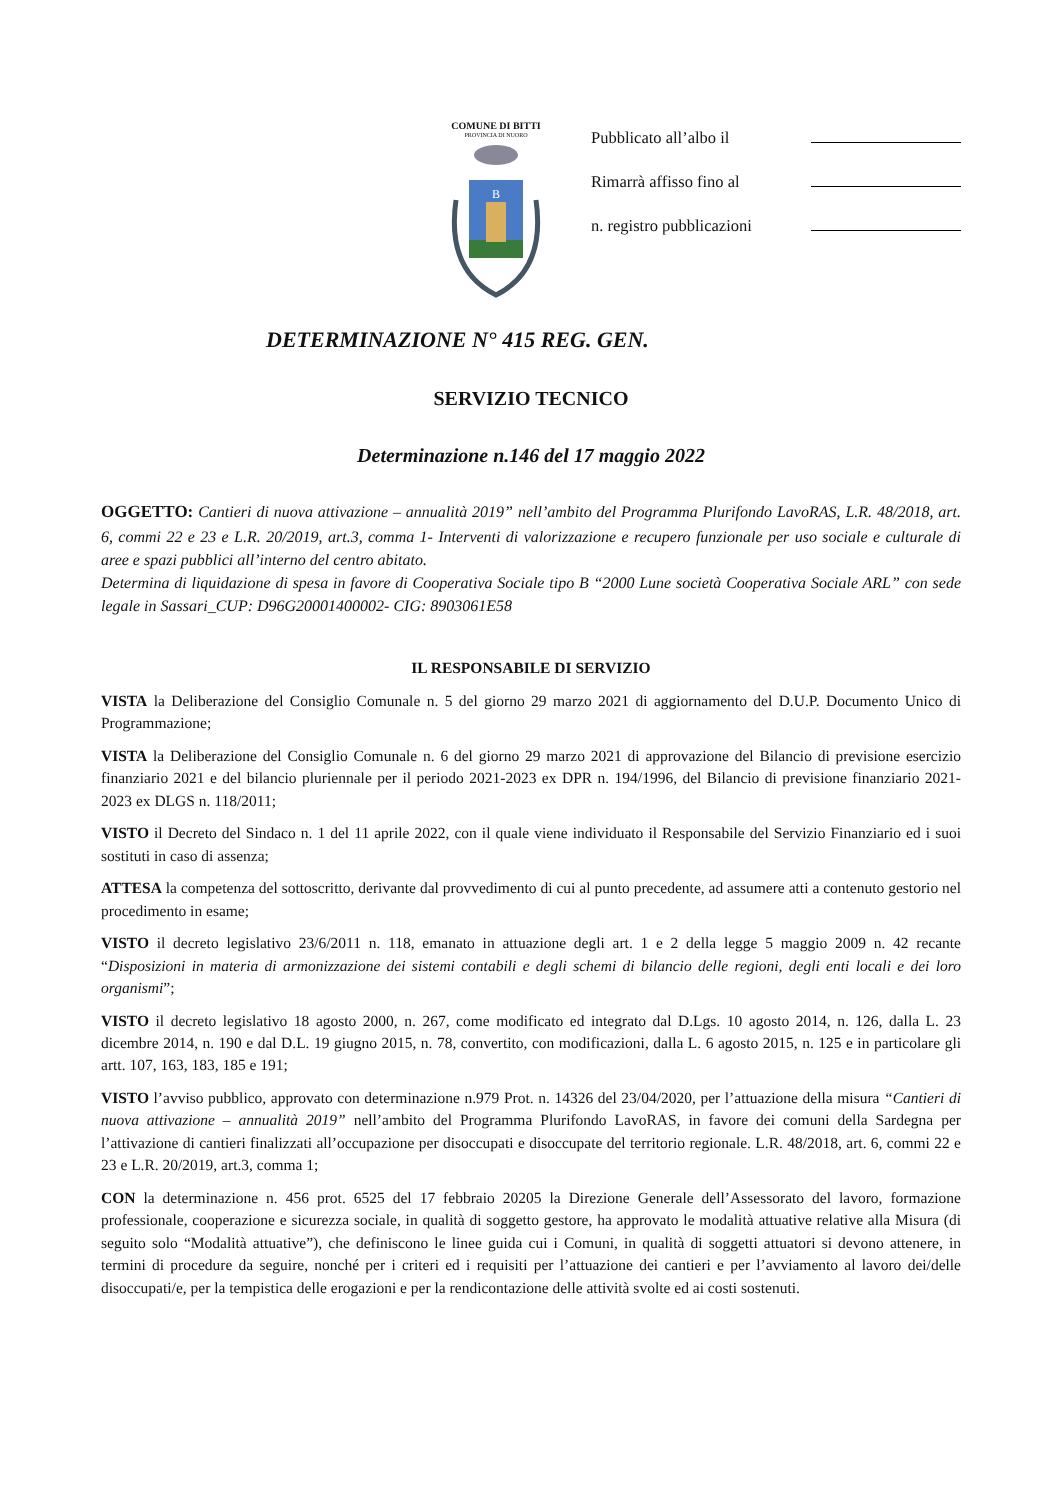COMUNE DI BITTI
PROVINCIA DI NUORO
B
Pubblicato all’albo il
Rimarrà affisso fino al
n. registro pubblicazioni
DETERMINAZIONE N° 415 REG. GEN.
SERVIZIO TECNICO
Determinazione n.146 del 17 maggio 2022
OGGETTO: Cantieri di nuova attivazione – annualità 2019” nell’ambito del Programma Plurifondo LavoRAS, L.R. 48/2018, art. 6, commi 22 e 23 e L.R. 20/2019, art.3, comma 1- Interventi di valorizzazione e recupero funzionale per uso sociale e culturale di aree e spazi pubblici all’interno del centro abitato.
Determina di liquidazione di spesa in favore di Cooperativa Sociale tipo B “2000 Lune società Cooperativa Sociale ARL” con sede legale in Sassari_CUP: D96G20001400002- CIG: 8903061E58
IL RESPONSABILE DI SERVIZIO
VISTA la Deliberazione del Consiglio Comunale n. 5 del giorno 29 marzo 2021 di aggiornamento del D.U.P. Documento Unico di Programmazione;
VISTA la Deliberazione del Consiglio Comunale n. 6 del giorno 29 marzo 2021 di approvazione del Bilancio di previsione esercizio finanziario 2021 e del bilancio pluriennale per il periodo 2021-2023 ex DPR n. 194/1996, del Bilancio di previsione finanziario 2021-2023 ex DLGS n. 118/2011;
VISTO il Decreto del Sindaco n. 1 del 11 aprile 2022, con il quale viene individuato il Responsabile del Servizio Finanziario ed i suoi sostituti in caso di assenza;
ATTESA la competenza del sottoscritto, derivante dal provvedimento di cui al punto precedente, ad assumere atti a contenuto gestorio nel procedimento in esame;
VISTO il decreto legislativo 23/6/2011 n. 118, emanato in attuazione degli art. 1 e 2 della legge 5 maggio 2009 n. 42 recante “Disposizioni in materia di armonizzazione dei sistemi contabili e degli schemi di bilancio delle regioni, degli enti locali e dei loro organismi”;
VISTO il decreto legislativo 18 agosto 2000, n. 267, come modificato ed integrato dal D.Lgs. 10 agosto 2014, n. 126, dalla L. 23 dicembre 2014, n. 190 e dal D.L. 19 giugno 2015, n. 78, convertito, con modificazioni, dalla L. 6 agosto 2015, n. 125 e in particolare gli artt. 107, 163, 183, 185 e 191;
VISTO l’avviso pubblico, approvato con determinazione n.979 Prot. n. 14326 del 23/04/2020, per l’attuazione della misura “Cantieri di nuova attivazione – annualità 2019” nell’ambito del Programma Plurifondo LavoRAS, in favore dei comuni della Sardegna per l’attivazione di cantieri finalizzati all’occupazione per disoccupati e disoccupate del territorio regionale. L.R. 48/2018, art. 6, commi 22 e 23 e L.R. 20/2019, art.3, comma 1;
CON la determinazione n. 456 prot. 6525 del 17 febbraio 20205 la Direzione Generale dell’Assessorato del lavoro, formazione professionale, cooperazione e sicurezza sociale, in qualità di soggetto gestore, ha approvato le modalità attuative relative alla Misura (di seguito solo “Modalità attuative”), che definiscono le linee guida cui i Comuni, in qualità di soggetti attuatori si devono attenere, in termini di procedure da seguire, nonché per i criteri ed i requisiti per l’attuazione dei cantieri e per l’avviamento al lavoro dei/delle disoccupati/e, per la tempistica delle erogazioni e per la rendicontazione delle attività svolte ed ai costi sostenuti.